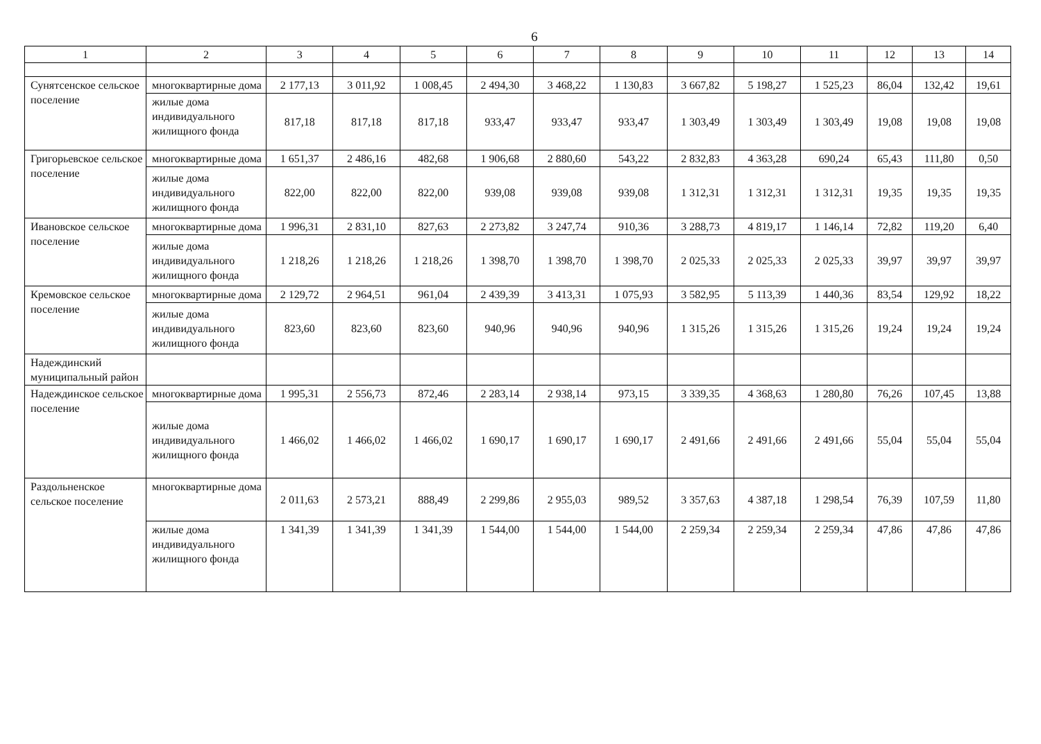6
| 1 | 2 | 3 | 4 | 5 | 6 | 7 | 8 | 9 | 10 | 11 | 12 | 13 | 14 |
| Сунятсенское сельское поселение | многоквартирные дома | 2 177,13 | 3 011,92 | 1 008,45 | 2 494,30 | 3 468,22 | 1 130,83 | 3 667,82 | 5 198,27 | 1 525,23 | 86,04 | 132,42 | 19,61 |
| | жилые дома индивидуального жилищного фонда | 817,18 | 817,18 | 817,18 | 933,47 | 933,47 | 933,47 | 1 303,49 | 1 303,49 | 1 303,49 | 19,08 | 19,08 | 19,08 |
| Григорьевское сельское поселение | многоквартирные дома | 1 651,37 | 2 486,16 | 482,68 | 1 906,68 | 2 880,60 | 543,22 | 2 832,83 | 4 363,28 | 690,24 | 65,43 | 111,80 | 0,50 |
| | жилые дома индивидуального жилищного фонда | 822,00 | 822,00 | 822,00 | 939,08 | 939,08 | 939,08 | 1 312,31 | 1 312,31 | 1 312,31 | 19,35 | 19,35 | 19,35 |
| Ивановское сельское поселение | многоквартирные дома | 1 996,31 | 2 831,10 | 827,63 | 2 273,82 | 3 247,74 | 910,36 | 3 288,73 | 4 819,17 | 1 146,14 | 72,82 | 119,20 | 6,40 |
| | жилые дома индивидуального жилищного фонда | 1 218,26 | 1 218,26 | 1 218,26 | 1 398,70 | 1 398,70 | 1 398,70 | 2 025,33 | 2 025,33 | 2 025,33 | 39,97 | 39,97 | 39,97 |
| Кремовское сельское поселение | многоквартирные дома | 2 129,72 | 2 964,51 | 961,04 | 2 439,39 | 3 413,31 | 1 075,93 | 3 582,95 | 5 113,39 | 1 440,36 | 83,54 | 129,92 | 18,22 |
| | жилые дома индивидуального жилищного фонда | 823,60 | 823,60 | 823,60 | 940,96 | 940,96 | 940,96 | 1 315,26 | 1 315,26 | 1 315,26 | 19,24 | 19,24 | 19,24 |
| Надеждинский муниципальный район | | | | | | | | | | | | | |
| Надеждинское сельское поселение | многоквартирные дома | 1 995,31 | 2 556,73 | 872,46 | 2 283,14 | 2 938,14 | 973,15 | 3 339,35 | 4 368,63 | 1 280,80 | 76,26 | 107,45 | 13,88 |
| | жилые дома индивидуального жилищного фонда | 1 466,02 | 1 466,02 | 1 466,02 | 1 690,17 | 1 690,17 | 1 690,17 | 2 491,66 | 2 491,66 | 2 491,66 | 55,04 | 55,04 | 55,04 |
| Раздольненское сельское поселение | многоквартирные дома | 2 011,63 | 2 573,21 | 888,49 | 2 299,86 | 2 955,03 | 989,52 | 3 357,63 | 4 387,18 | 1 298,54 | 76,39 | 107,59 | 11,80 |
| | жилые дома индивидуального жилищного фонда | 1 341,39 | 1 341,39 | 1 341,39 | 1 544,00 | 1 544,00 | 1 544,00 | 2 259,34 | 2 259,34 | 2 259,34 | 47,86 | 47,86 | 47,86 |